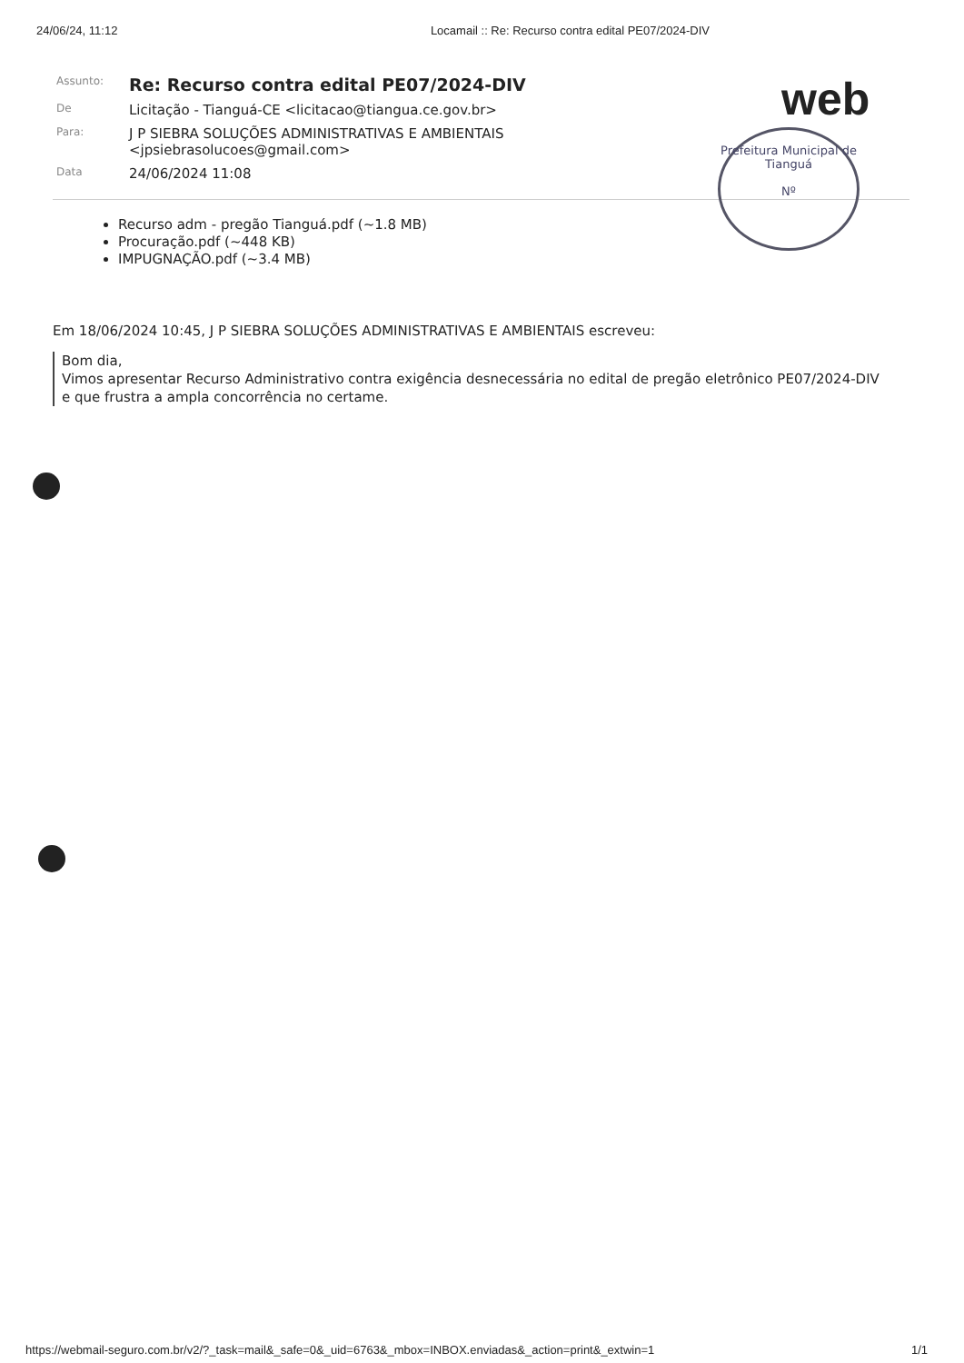24/06/24, 11:12 Locamail :: Re: Recurso contra edital PE07/2024-DIV
web
Prefeitura Municipal de Tianguá
Nº
| Assunto: | Re: Recurso contra edital PE07/2024-DIV |
| De | Licitação - Tianguá-CE <licitacao@tiangua.ce.gov.br> |
| Para: | J P SIEBRA SOLUÇÕES ADMINISTRATIVAS E AMBIENTAIS <jpsiebrasolucoes@gmail.com> |
| Data | 24/06/2024 11:08 |
Recurso adm - pregão Tianguá.pdf (~1.8 MB)
Procuração.pdf (~448 KB)
IMPUGNAÇÃO.pdf (~3.4 MB)
Em 18/06/2024 10:45, J P SIEBRA SOLUÇÕES ADMINISTRATIVAS E AMBIENTAIS escreveu:
Bom dia,
Vimos apresentar Recurso Administrativo contra exigência desnecessária no edital de pregão eletrônico PE07/2024-DIV
e que frustra a ampla concorrência no certame.
https://webmail-seguro.com.br/v2/?_task=mail&_safe=0&_uid=6763&_mbox=INBOX.enviadas&_action=print&_extwin=1 1/1